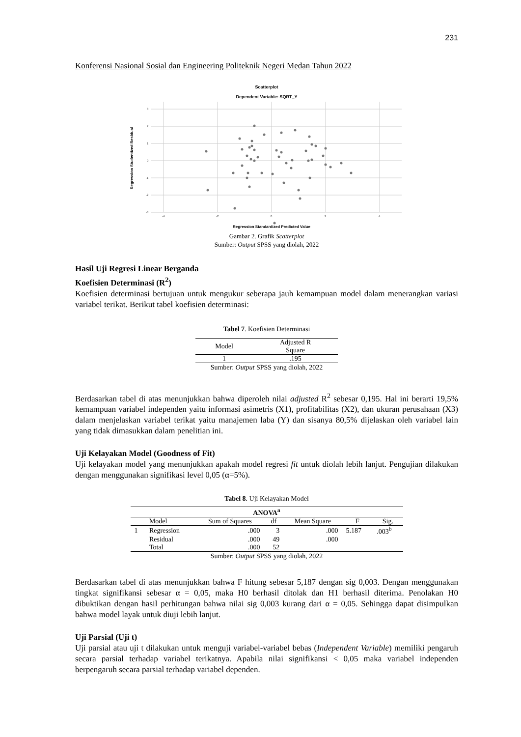231
Konferensi Nasional Sosial dan Engineering Politeknik Negeri Medan Tahun 2022
Scatterplot
Dependent Variable: SQRT_Y
3
2
1
0
-1
-2
-3
-4
-2
0
2
4
Regression Studentized Residual
Regression Standardized Predicted Value
Gambar 2. Grafik Scatterplot
Sumber: Output SPSS yang diolah, 2022
Hasil Uji Regresi Linear Berganda
Koefisien Determinasi (R<sup>2</sup>)
Koefisien determinasi bertujuan untuk mengukur seberapa jauh kemampuan model dalam menerangkan variasi variabel terikat. Berikut tabel koefisien determinasi:
Tabel 7. Koefisien Determinasi
| Model | Adjusted R Square |
| --- | --- |
| 1 | .195 |
Sumber: Output SPSS yang diolah, 2022
Berdasarkan tabel di atas menunjukkan bahwa diperoleh nilai adjusted R<sup>2</sup> sebesar 0,195. Hal ini berarti 19,5% kemampuan variabel independen yaitu informasi asimetris (X1), profitabilitas (X2), dan ukuran perusahaan (X3) dalam menjelaskan variabel terikat yaitu manajemen laba (Y) dan sisanya 80,5% dijelaskan oleh variabel lain yang tidak dimasukkan dalam penelitian ini.
Uji Kelayakan Model (Goodness of Fit)
Uji kelayakan model yang menunjukkan apakah model regresi fit untuk diolah lebih lanjut. Pengujian dilakukan dengan menggunakan signifikasi level 0,05 (α=5%).
Tabel 8. Uji Kelayakan Model
| ANOVA<sup>a</sup> | | | | | | |
| --- | --- | --- | --- | --- | --- | --- |
| | Model | Sum of Squares | df | Mean Square | F | Sig. |
| 1 | Regression | .000 | 3 | .000 | 5.187 | .003<sup>b</sup> |
| | Residual | .000 | 49 | .000 | | |
| | Total | .000 | 52 | | | |
Sumber: Output SPSS yang diolah, 2022
Berdasarkan tabel di atas menunjukkan bahwa F hitung sebesar 5,187 dengan sig 0,003. Dengan menggunakan tingkat signifikansi sebesar α = 0,05, maka H0 berhasil ditolak dan H1 berhasil diterima. Penolakan H0 dibuktikan dengan hasil perhitungan bahwa nilai sig 0,003 kurang dari α = 0,05. Sehingga dapat disimpulkan bahwa model layak untuk diuji lebih lanjut.
Uji Parsial (Uji t)
Uji parsial atau uji t dilakukan untuk menguji variabel-variabel bebas (Independent Variable) memiliki pengaruh secara parsial terhadap variabel terikatnya. Apabila nilai signifikansi < 0,05 maka variabel independen berpengaruh secara parsial terhadap variabel dependen.